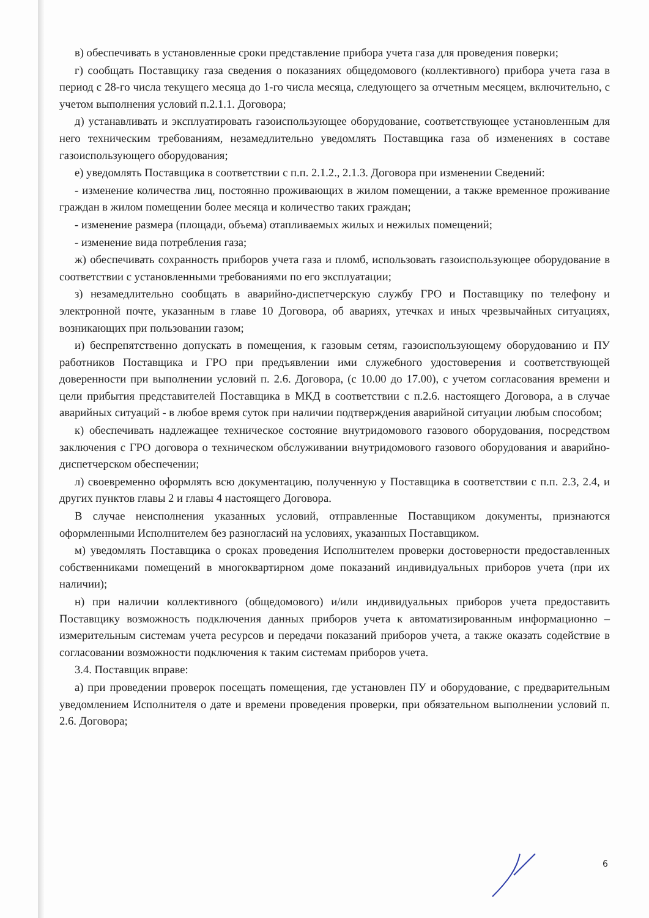в) обеспечивать в установленные сроки представление прибора учета газа для проведения поверки;
г) сообщать Поставщику газа сведения о показаниях общедомового (коллективного) прибора учета газа в период с 28-го числа текущего месяца до 1-го числа месяца, следующего за отчетным месяцем, включительно, с учетом выполнения условий п.2.1.1. Договора;
д) устанавливать и эксплуатировать газоиспользующее оборудование, соответствующее установленным для него техническим требованиям, незамедлительно уведомлять Поставщика газа об изменениях в составе газоиспользующего оборудования;
е) уведомлять Поставщика в соответствии с п.п. 2.1.2., 2.1.3. Договора при изменении Сведений:
- изменение количества лиц, постоянно проживающих в жилом помещении, а также временное проживание граждан в жилом помещении более месяца и количество таких граждан;
- изменение размера (площади, объема) отапливаемых жилых и нежилых помещений;
- изменение вида потребления газа;
ж) обеспечивать сохранность приборов учета газа и пломб, использовать газоиспользующее оборудование в соответствии с установленными требованиями по его эксплуатации;
з) незамедлительно сообщать в аварийно-диспетчерскую службу ГРО и Поставщику по телефону и электронной почте, указанным в главе 10 Договора, об авариях, утечках и иных чрезвычайных ситуациях, возникающих при пользовании газом;
и) беспрепятственно допускать в помещения, к газовым сетям, газоиспользующему оборудованию и ПУ работников Поставщика и ГРО при предъявлении ими служебного удостоверения и соответствующей доверенности при выполнении условий п. 2.6. Договора, (с 10.00 до 17.00), с учетом согласования времени и цели прибытия представителей Поставщика в МКД в соответствии с п.2.6. настоящего Договора, а в случае аварийных ситуаций - в любое время суток при наличии подтверждения аварийной ситуации любым способом;
к) обеспечивать надлежащее техническое состояние внутридомового газового оборудования, посредством заключения с ГРО договора о техническом обслуживании внутридомового газового оборудования и аварийно-диспетчерском обеспечении;
л) своевременно оформлять всю документацию, полученную у Поставщика в соответствии с п.п. 2.3, 2.4, и других пунктов главы 2 и главы 4 настоящего Договора.
В случае неисполнения указанных условий, отправленные Поставщиком документы, признаются оформленными Исполнителем без разногласий на условиях, указанных Поставщиком.
м) уведомлять Поставщика о сроках проведения Исполнителем проверки достоверности предоставленных собственниками помещений в многоквартирном доме показаний индивидуальных приборов учета (при их наличии);
н) при наличии коллективного (общедомового) и/или индивидуальных приборов учета предоставить Поставщику возможность подключения данных приборов учета к автоматизированным информационно – измерительным системам учета ресурсов и передачи показаний приборов учета, а также оказать содействие в согласовании возможности подключения к таким системам приборов учета.
3.4. Поставщик вправе:
а) при проведении проверок посещать помещения, где установлен ПУ и оборудование, с предварительным уведомлением Исполнителя о дате и времени проведения проверки, при обязательном выполнении условий п. 2.6. Договора;
6